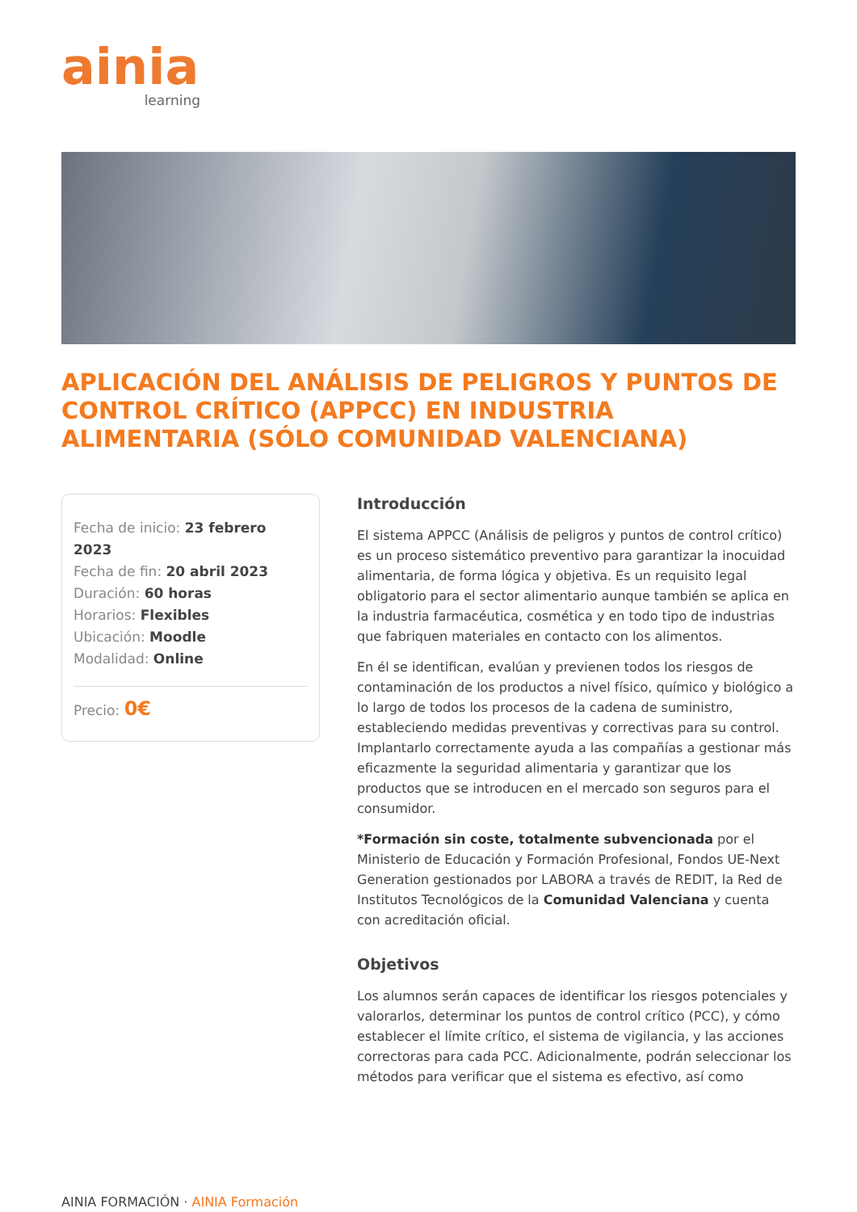ainia
learning
APLICACIÓN DEL ANÁLISIS DE PELIGROS Y PUNTOS DE CONTROL CRÍTICO (APPCC) EN INDUSTRIA ALIMENTARIA (SÓLO COMUNIDAD VALENCIANA)
Fecha de inicio: 23 febrero 2023
Fecha de fin: 20 abril 2023
Duración: 60 horas
Horarios: Flexibles
Ubicación: Moodle
Modalidad: Online
Precio: 0€
Introducción
El sistema APPCC (Análisis de peligros y puntos de control crítico) es un proceso sistemático preventivo para garantizar la inocuidad alimentaria, de forma lógica y objetiva. Es un requisito legal obligatorio para el sector alimentario aunque también se aplica en la industria farmacéutica, cosmética y en todo tipo de industrias que fabriquen materiales en contacto con los alimentos.
En él se identifican, evalúan y previenen todos los riesgos de contaminación de los productos a nivel físico, químico y biológico a lo largo de todos los procesos de la cadena de suministro, estableciendo medidas preventivas y correctivas para su control. Implantarlo correctamente ayuda a las compañías a gestionar más eficazmente la seguridad alimentaria y garantizar que los productos que se introducen en el mercado son seguros para el consumidor.
*Formación sin coste, totalmente subvencionada por el Ministerio de Educación y Formación Profesional, Fondos UE-Next Generation gestionados por LABORA a través de REDIT, la Red de Institutos Tecnológicos de la Comunidad Valenciana y cuenta con acreditación oficial.
Objetivos
Los alumnos serán capaces de identificar los riesgos potenciales y valorarlos, determinar los puntos de control crítico (PCC), y cómo establecer el límite crítico, el sistema de vigilancia, y las acciones correctoras para cada PCC. Adicionalmente, podrán seleccionar los métodos para verificar que el sistema es efectivo, así como
AINIA FORMACIÓN · AINIA Formación